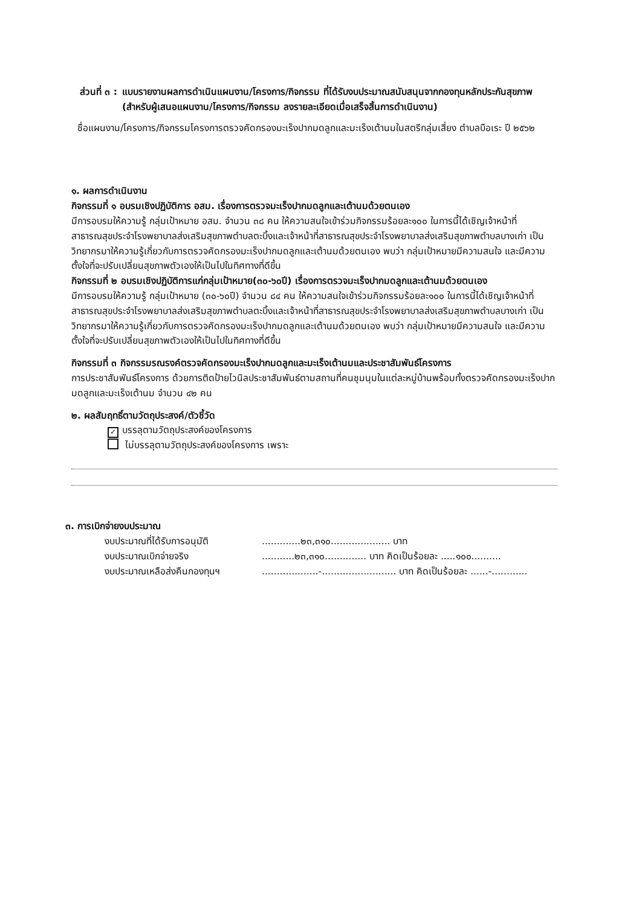ส่วนที่ ๓ : แบบรายงานผลการดำเนินแผนงาน/โครงการ/กิจกรรม ที่ได้รับงบประมาณสนับสนุนจากกองทุนหลักประกันสุขภาพ (สำหรับผู้เสนอแผนงาน/โครงการ/กิจกรรม ลงรายละเอียดเมื่อเสร็จสิ้นการดำเนินงาน)
ชื่อแผนงาน/โครงการ/กิจกรรมโครงการตรวจคัดกรองมะเร็งปากมดลูกและมะเร็งเต้านมในสตรีกลุ่มเสี่ยง ตำบลบือเระ ปี ๒๕๖๒
๑. ผลการดำเนินงาน
กิจกรรมที่ ๑ อบรมเชิงปฏิบัติการ อสม. เรื่องการตรวจมะเร็งปากมดลูกและเต้านมด้วยตนเอง
มีการอบรมให้ความรู้ กลุ่มเป้าหมาย อสม. จำนวน ๓๘ คน ให้ความสนใจเข้าร่วมกิจกรรมร้อยละ๑๐๐ ในการนี้ได้เชิญเจ้าหน้าที่สาธารณสุขประจำโรงพยาบาลส่งเสริมสุขภาพตำบลตะบิ้งและเจ้าหน้าที่สาธารณสุขประจำโรงพยาบาลส่งเสริมสุขภาพตำบลบางเก่า เป็นวิทยากรมาให้ความรู้เกี่ยวกับการตรวจคัดกรองมะเร็งปากมดลูกและเต้านมด้วยตนเอง พบว่า กลุ่มเป้าหมายมีความสนใจ และมีความตั้งใจที่จะปรับเปลี่ยนสุขภาพตัวเองให้เป็นไปในทิศทางที่ดีขึ้น
กิจกรรมที่ ๒ อบรมเชิงปฏิบัติการแก่กลุ่มเป้าหมาย(๓๐-๖๐ปี) เรื่องการตรวจมะเร็งปากมดลูกและเต้านมด้วยตนเอง
มีการอบรมให้ความรู้ กลุ่มเป้าหมาย (๓๐-๖๐ปี) จำนวน ๘๔ คน ให้ความสนใจเข้าร่วมกิจกรรมร้อยละ๑๐๐ ในการนี้ได้เชิญเจ้าหน้าที่สาธารณสุขประจำโรงพยาบาลส่งเสริมสุขภาพตำบลตะบิ้งและเจ้าหน้าที่สาธารณสุขประจำโรงพยาบาลส่งเสริมสุขภาพตำบลบางเก่า เป็นวิทยากรมาให้ความรู้เกี่ยวกับการตรวจคัดกรองมะเร็งปากมดลูกและเต้านมด้วยตนเอง พบว่า กลุ่มเป้าหมายมีความสนใจ และมีความตั้งใจที่จะปรับเปลี่ยนสุขภาพตัวเองให้เป็นไปในทิศทางที่ดีขึ้น
กิจกรรมที่ ๓ กิจกรรมรณรงค์ตรวจคัดกรองมะเร็งปากมดลูกและมะเร็งเต้านมและประชาสัมพันธ์โครงการ
การประชาสัมพันธ์โครงการ ด้วยการติดป้ายไวนิลประชาสัมพันธ์ตามสถานที่คนชุมนุมในแต่ละหมู่บ้านพร้อมทั้งตรวจคัดกรองมะเร็งปากมดลูกและมะเร็งเต้านม จำนวน ๔๒ คน
๒. ผลสัมฤทธิ์ตามวัตถุประสงค์/ตัวชี้วัด
✓ บรรลุตามวัตถุประสงค์ของโครงการ
ไม่บรรลุตามวัตถุประสงค์ของโครงการ เพราะ
๓. การเบิกจ่ายงบประมาณ
งบประมาณที่ได้รับการอนุมัติ.............๒๓,๓๑๐.................... บาท
งบประมาณเบิกจ่ายจริง...........๒๓,๓๑๐.............. บาท คิดเป็นร้อยละ .....๑๐๐..........
งบประมาณเหลือส่งคืนกองทุนฯ...................-......................... บาท คิดเป็นร้อยละ ......-............